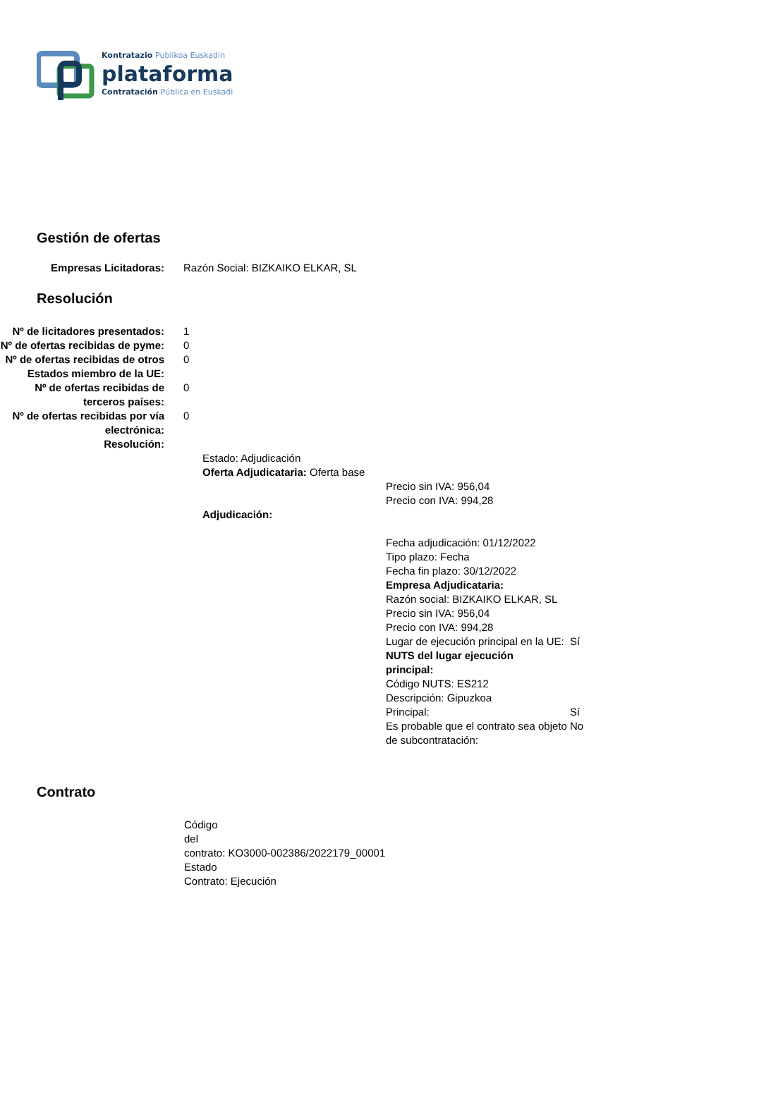Kontratazio Publikoa Euskadin
plataforma
Contratación Pública en Euskadi
Gestión de ofertas
Empresas Licitadoras: Razón Social: BIZKAIKO ELKAR, SL
Resolución
Nº de licitadores presentados:
1
Nº de ofertas recibidas de pyme:
0
Nº de ofertas recibidas de otros Estados miembro de la UE:
0
Nº de ofertas recibidas de terceros países:
0
Nº de ofertas recibidas por vía electrónica:
0
Resolución:
Estado: Adjudicación
Oferta Adjudicataria: Oferta base
Precio sin IVA: 956,04
Precio con IVA: 994,28
Adjudicación:
Fecha adjudicación: 01/12/2022
Tipo plazo: Fecha
Fecha fin plazo: 30/12/2022
Empresa Adjudicataria:
Razón social: BIZKAIKO ELKAR, SL
Precio sin IVA: 956,04
Precio con IVA: 994,28
Lugar de ejecución principal en la UE:
Sí
NUTS del lugar ejecución principal:
Código NUTS: ES212
Descripción: Gipuzkoa
Principal: Sí
Es probable que el contrato sea objeto de subcontratación:
No
Contrato
Código
del
contrato: KO3000-002386/2022179_00001
Estado
Contrato: Ejecución